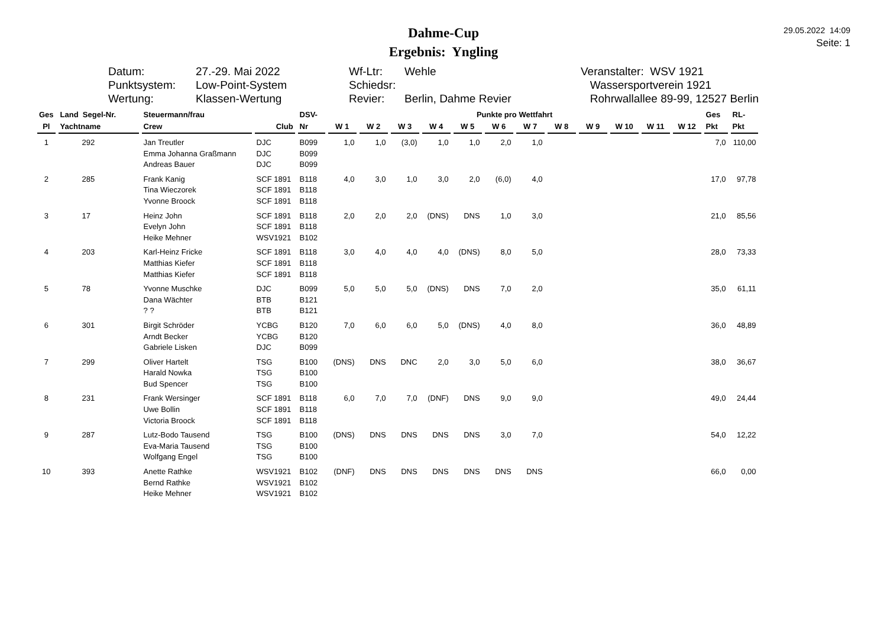Dahme-Cup
Ergebnis: Yngling
29.05.2022 14:09
Seite: 1
Datum: Punktsystem: Wertung:
27.-29. Mai 2022 Low-Point-System Klassen-Wertung
Wf-Ltr: Schiedsr: Revier:
Wehle Berlin, Dahme Revier
Veranstalter: WSV 1921 Wassersportverein 1921 Rohrwallallee 89-99, 12527 Berlin
| Ges | Land Segel-Nr. | Steuermann/frau | | DSV- | Punkte pro Wettfahrt | | | | | | | | | | | | Ges | RL- |
| --- | --- | --- | --- | --- | --- | --- | --- | --- | --- | --- | --- | --- | --- | --- | --- | --- | --- | --- |
| Pl | Yachtname | Crew | Club | Nr | W 1 | W 2 | W 3 | W 4 | W 5 | W 6 | W 7 | W 8 | W 9 | W 10 | W 11 | W 12 | Pkt | Pkt |
| 1 | 292 | Jan Treutler Emma Johanna Graßmann Andreas Bauer | DJC DJC DJC | B099 B099 B099 | 1,0 | 1,0 | (3,0) | 1,0 | 1,0 | 2,0 | 1,0 | | | | | | 7,0 | 110,00 |
| 2 | 285 | Frank Kanig Tina Wieczorek Yvonne Broock | SCF 1891 SCF 1891 SCF 1891 | B118 B118 B118 | 4,0 | 3,0 | 1,0 | 3,0 | 2,0 | (6,0) | 4,0 | | | | | | 17,0 | 97,78 |
| 3 | 17 | Heinz John Evelyn John Heike Mehner | SCF 1891 SCF 1891 WSV1921 | B118 B118 B102 | 2,0 | 2,0 | 2,0 | (DNS) | DNS | 1,0 | 3,0 | | | | | | 21,0 | 85,56 |
| 4 | 203 | Karl-Heinz Fricke Matthias Kiefer Matthias Kiefer | SCF 1891 SCF 1891 SCF 1891 | B118 B118 B118 | 3,0 | 4,0 | 4,0 | 4,0 | (DNS) | 8,0 | 5,0 | | | | | | 28,0 | 73,33 |
| 5 | 78 | Yvonne Muschke Dana Wächter ? ? | DJC BTB BTB | B099 B121 B121 | 5,0 | 5,0 | 5,0 | (DNS) | DNS | 7,0 | 2,0 | | | | | | 35,0 | 61,11 |
| 6 | 301 | Birgit Schröder Arndt Becker Gabriele Lisken | YCBG YCBG DJC | B120 B120 B099 | 7,0 | 6,0 | 6,0 | 5,0 | (DNS) | 4,0 | 8,0 | | | | | | 36,0 | 48,89 |
| 7 | 299 | Oliver Hartelt Harald Nowka Bud Spencer | TSG TSG TSG | B100 B100 B100 | (DNS) | DNS | DNC | 2,0 | 3,0 | 5,0 | 6,0 | | | | | | 38,0 | 36,67 |
| 8 | 231 | Frank Wersinger Uwe Bollin Victoria Broock | SCF 1891 SCF 1891 SCF 1891 | B118 B118 B118 | 6,0 | 7,0 | 7,0 | (DNF) | DNS | 9,0 | 9,0 | | | | | | 49,0 | 24,44 |
| 9 | 287 | Lutz-Bodo Tausend Eva-Maria Tausend Wolfgang Engel | TSG TSG TSG | B100 B100 B100 | (DNS) | DNS | DNS | DNS | DNS | 3,0 | 7,0 | | | | | | 54,0 | 12,22 |
| 10 | 393 | Anette Rathke Bernd Rathke Heike Mehner | WSV1921 WSV1921 WSV1921 | B102 B102 B102 | (DNF) | DNS | DNS | DNS | DNS | DNS | DNS | | | | | | 66,0 | 0,00 |